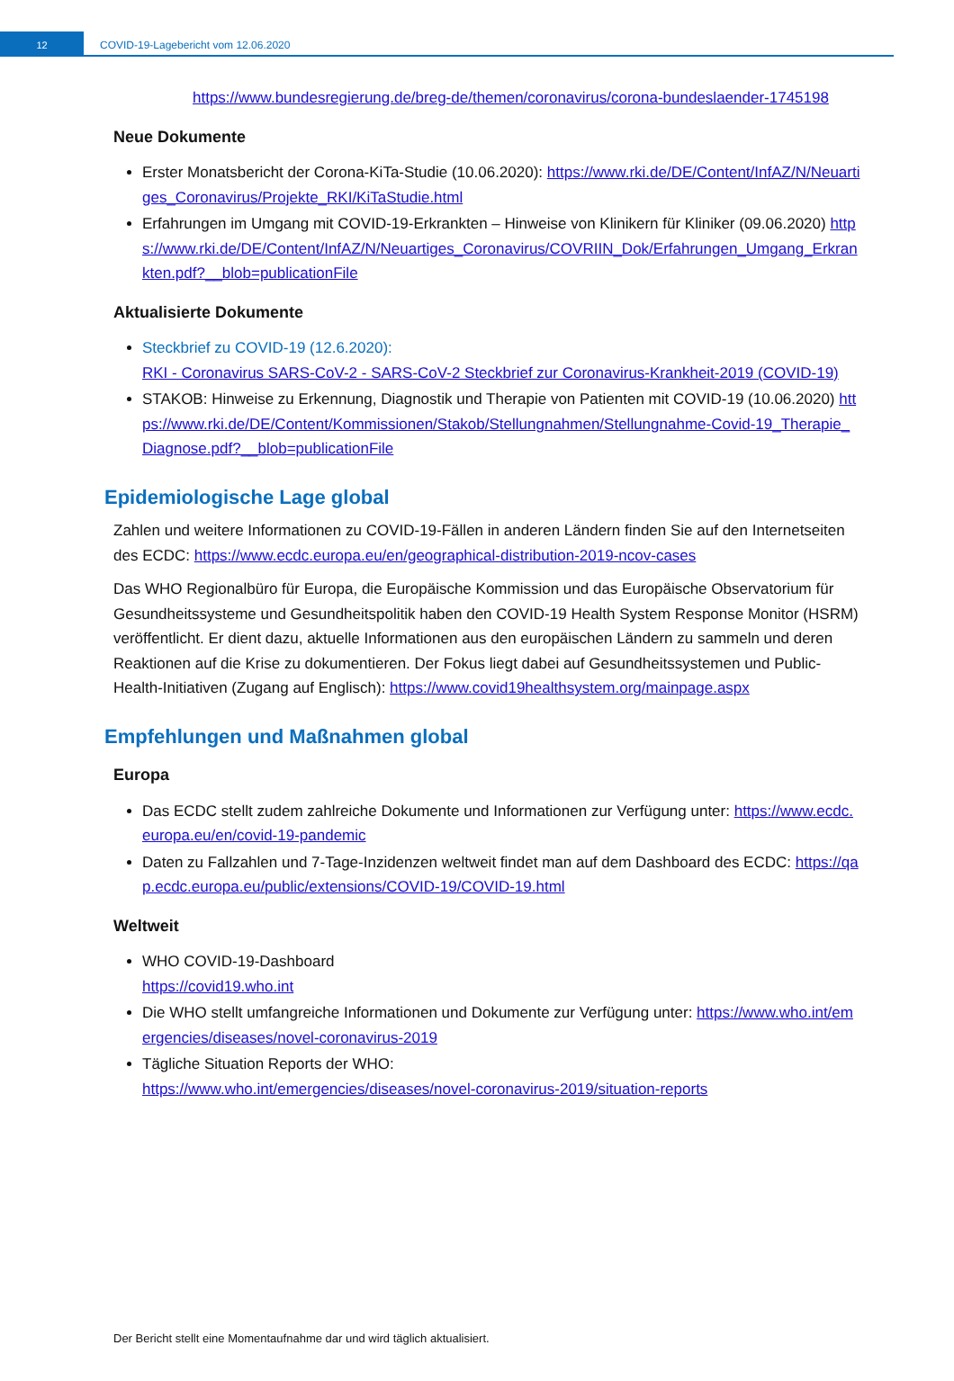12
COVID-19-Lagebericht vom 12.06.2020
https://www.bundesregierung.de/breg-de/themen/coronavirus/corona-bundeslaender-1745198
Neue Dokumente
Erster Monatsbericht der Corona-KiTa-Studie (10.06.2020): https://www.rki.de/DE/Content/InfAZ/N/Neuartiges_Coronavirus/Projekte_RKI/KiTaStudie.html
Erfahrungen im Umgang mit COVID-19-Erkrankten – Hinweise von Klinikern für Kliniker (09.06.2020) https://www.rki.de/DE/Content/InfAZ/N/Neuartiges_Coronavirus/COVRIIN_Dok/Erfahrungen_Umgang_Erkrankten.pdf?__blob=publicationFile
Aktualisierte Dokumente
Steckbrief zu COVID-19 (12.6.2020):
RKI - Coronavirus SARS-CoV-2 - SARS-CoV-2 Steckbrief zur Coronavirus-Krankheit-2019 (COVID-19)
STAKOB: Hinweise zu Erkennung, Diagnostik und Therapie von Patienten mit COVID-19 (10.06.2020) https://www.rki.de/DE/Content/Kommissionen/Stakob/Stellungnahmen/Stellungnahme-Covid-19_Therapie_Diagnose.pdf?__blob=publicationFile
Epidemiologische Lage global
Zahlen und weitere Informationen zu COVID-19-Fällen in anderen Ländern finden Sie auf den Internetseiten des ECDC: https://www.ecdc.europa.eu/en/geographical-distribution-2019-ncov-cases
Das WHO Regionalbüro für Europa, die Europäische Kommission und das Europäische Observatorium für Gesundheitssysteme und Gesundheitspolitik haben den COVID-19 Health System Response Monitor (HSRM) veröffentlicht. Er dient dazu, aktuelle Informationen aus den europäischen Ländern zu sammeln und deren Reaktionen auf die Krise zu dokumentieren. Der Fokus liegt dabei auf Gesundheitssystemen und Public-Health-Initiativen (Zugang auf Englisch): https://www.covid19healthsystem.org/mainpage.aspx
Empfehlungen und Maßnahmen global
Europa
Das ECDC stellt zudem zahlreiche Dokumente und Informationen zur Verfügung unter: https://www.ecdc.europa.eu/en/covid-19-pandemic
Daten zu Fallzahlen und 7-Tage-Inzidenzen weltweit findet man auf dem Dashboard des ECDC: https://qap.ecdc.europa.eu/public/extensions/COVID-19/COVID-19.html
Weltweit
WHO COVID-19-Dashboard
https://covid19.who.int
Die WHO stellt umfangreiche Informationen und Dokumente zur Verfügung unter: https://www.who.int/emergencies/diseases/novel-coronavirus-2019
Tägliche Situation Reports der WHO:
https://www.who.int/emergencies/diseases/novel-coronavirus-2019/situation-reports
Der Bericht stellt eine Momentaufnahme dar und wird täglich aktualisiert.